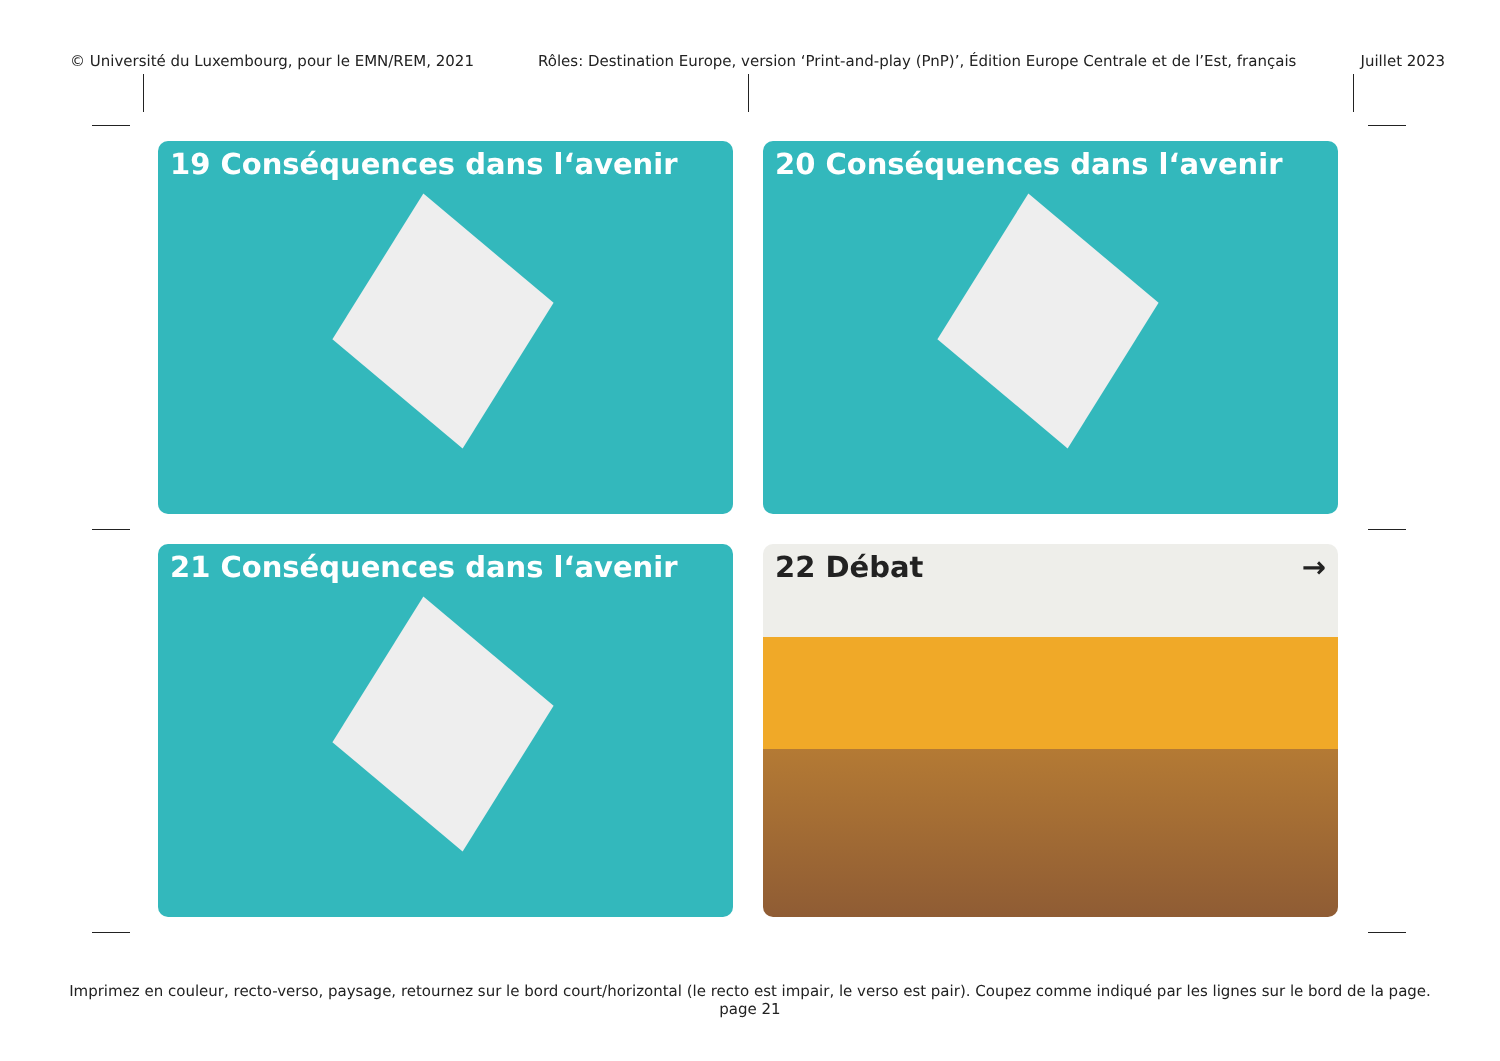© Université du Luxembourg, pour le EMN/REM, 2021 Rôles: Destination Europe, version ‘Print-and-play (PnP)’, Édition Europe Centrale et de l’Est, français Juillet 2023
19 Conséquences dans l‘avenir
20 Conséquences dans l‘avenir
21 Conséquences dans l‘avenir
22 Débat →
Imprimez en couleur, recto-verso, paysage, retournez sur le bord court/horizontal (le recto est impair, le verso est pair). Coupez comme indiqué par les lignes sur le bord de la page.
page 21